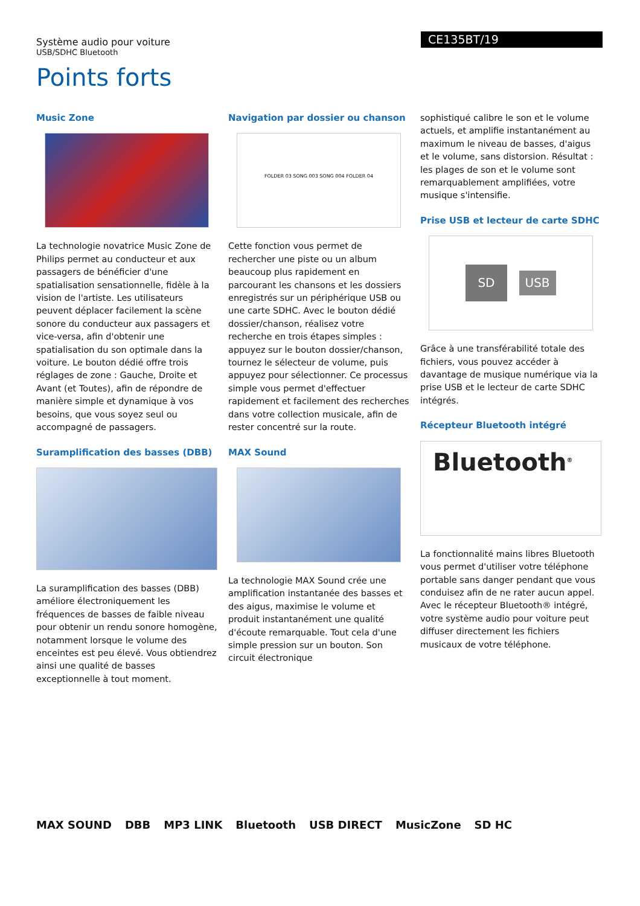Système audio pour voiture
USB/SDHC Bluetooth
CE135BT/19
Points forts
Music Zone
La technologie novatrice Music Zone de Philips permet au conducteur et aux passagers de bénéficier d'une spatialisation sensationnelle, fidèle à la vision de l'artiste. Les utilisateurs peuvent déplacer facilement la scène sonore du conducteur aux passagers et vice-versa, afin d'obtenir une spatialisation du son optimale dans la voiture. Le bouton dédié offre trois réglages de zone : Gauche, Droite et Avant (et Toutes), afin de répondre de manière simple et dynamique à vos besoins, que vous soyez seul ou accompagné de passagers.
Suramplification des basses (DBB)
La suramplification des basses (DBB) améliore électroniquement les fréquences de basses de faible niveau pour obtenir un rendu sonore homogène, notamment lorsque le volume des enceintes est peu élevé. Vous obtiendrez ainsi une qualité de basses exceptionnelle à tout moment.
Navigation par dossier ou chanson
FOLDER 03 SONG 003 SONG 004 FOLDER 04
Cette fonction vous permet de rechercher une piste ou un album beaucoup plus rapidement en parcourant les chansons et les dossiers enregistrés sur un périphérique USB ou une carte SDHC. Avec le bouton dédié dossier/chanson, réalisez votre recherche en trois étapes simples : appuyez sur le bouton dossier/chanson, tournez le sélecteur de volume, puis appuyez pour sélectionner. Ce processus simple vous permet d'effectuer rapidement et facilement des recherches dans votre collection musicale, afin de rester concentré sur la route.
MAX Sound
La technologie MAX Sound crée une amplification instantanée des basses et des aigus, maximise le volume et produit instantanément une qualité d'écoute remarquable. Tout cela d'une simple pression sur un bouton. Son circuit électronique
sophistiqué calibre le son et le volume actuels, et amplifie instantanément au maximum le niveau de basses, d'aigus et le volume, sans distorsion. Résultat : les plages de son et le volume sont remarquablement amplifiées, votre musique s'intensifie.
Prise USB et lecteur de carte SDHC
SD USB
Grâce à une transférabilité totale des fichiers, vous pouvez accéder à davantage de musique numérique via la prise USB et le lecteur de carte SDHC intégrés.
Récepteur Bluetooth intégré
Bluetooth<sup>®</sup>
La fonctionnalité mains libres Bluetooth vous permet d'utiliser votre téléphone portable sans danger pendant que vous conduisez afin de ne rater aucun appel. Avec le récepteur Bluetooth® intégré, votre système audio pour voiture peut diffuser directement les fichiers musicaux de votre téléphone.
MAX SOUND DBB MP3 LINK Bluetooth USB DIRECT MusicZone SD HC